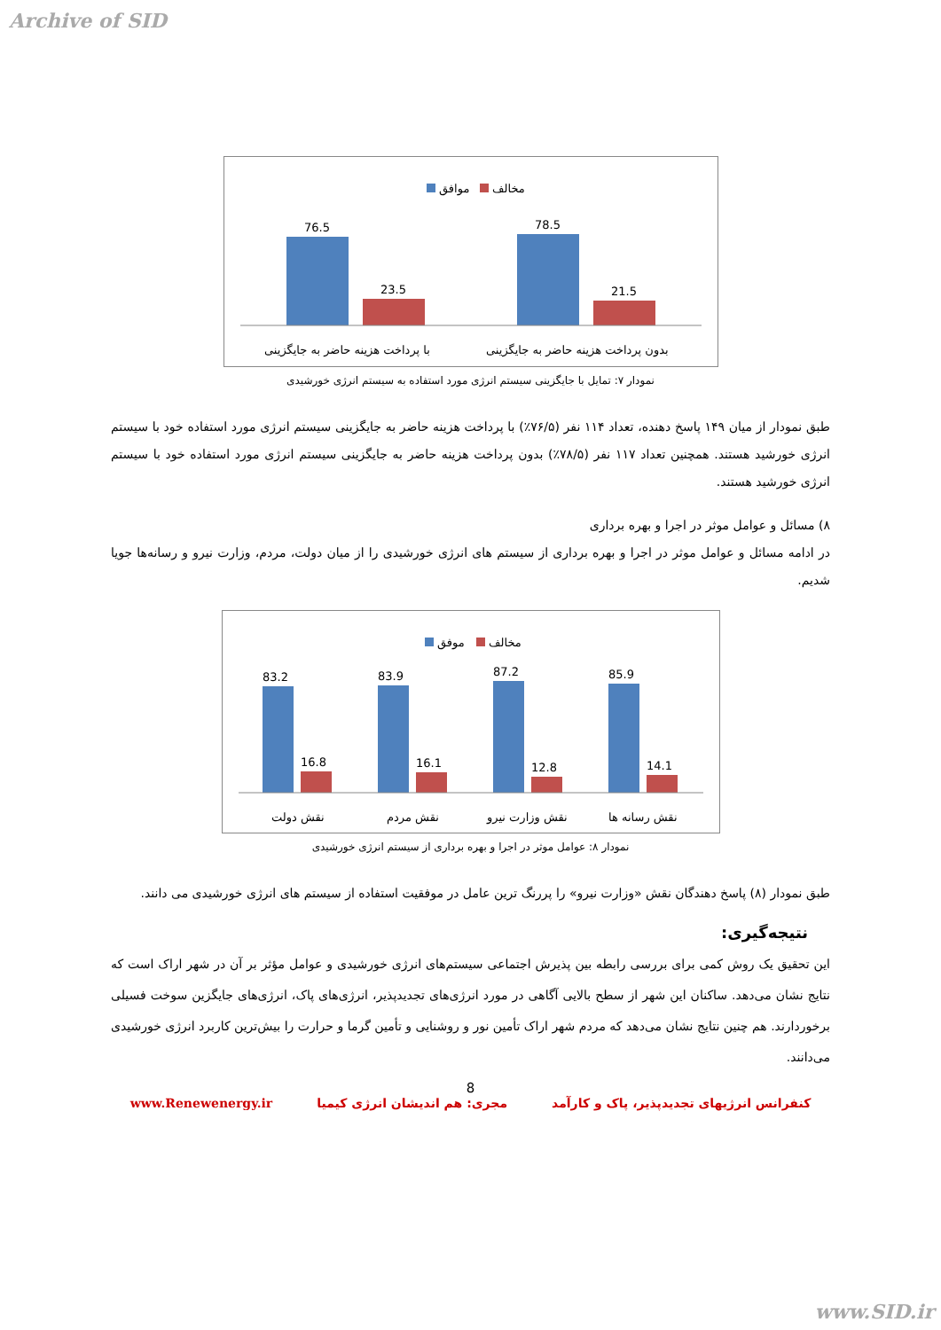Archive of SID
موافق
مخالف
76.5
23.5
78.5
21.5
با پرداخت هزینه حاضر به جایگزینی
بدون پرداخت هزینه حاضر به جایگزینی
نمودار ۷: تمایل با جایگزینی سیستم انرژی مورد استفاده به سیستم انرژی خورشیدی
طبق نمودار از میان ۱۴۹ پاسخ دهنده، تعداد ۱۱۴ نفر (۷۶/۵٪) با پرداخت هزینه حاضر به جایگزینی سیستم انرژی مورد استفاده خود با سیستم انرژی خورشید هستند. همچنین تعداد ۱۱۷ نفر (۷۸/۵٪) بدون پرداخت هزینه حاضر به جایگزینی سیستم انرژی مورد استفاده خود با سیستم انرژی خورشید هستند.
۸) مسائل و عوامل موثر در اجرا و بهره برداری
در ادامه مسائل و عوامل موثر در اجرا و بهره برداری از سیستم های انرژی خورشیدی را از میان دولت، مردم، وزارت نیرو و رسانه‌ها جویا شدیم.
موفق
مخالف
83.2
16.8
83.9
16.1
87.2
12.8
85.9
14.1
نقش دولت
نقش مردم
نقش وزارت نیرو
نقش رسانه ها
نمودار ۸: عوامل موثر در اجرا و بهره برداری از سیستم انرژی خورشیدی
طبق نمودار (۸) پاسخ دهندگان نقش «وزارت نیرو» را پررنگ ترین عامل در موفقیت استفاده از سیستم های انرژی خورشیدی می دانند.
نتیجه‌گیری:
این تحقیق یک روش کمی برای بررسی رابطه بین پذیرش اجتماعی سیستم‌های انرژی خورشیدی و عوامل مؤثر بر آن در شهر اراک است که نتایج نشان می‌دهد. ساکنان این شهر از سطح بالایی آگاهی در مورد انرژی‌های تجدیدپذیر، انرژی‌های پاک، انرژی‌های جایگزین سوخت فسیلی برخوردارند. هم چنین نتایج نشان می‌دهد که مردم شهر اراک تأمین نور و روشنایی و تأمین گرما و حرارت را بیش‌ترین کاربرد انرژی خورشیدی می‌دانند.
8
کنفرانس انرژیهای تجدیدپذیر، پاک و کارآمد مجری: هم اندیشان انرژی کیمیا www.Renewenergy.ir
www.SID.ir